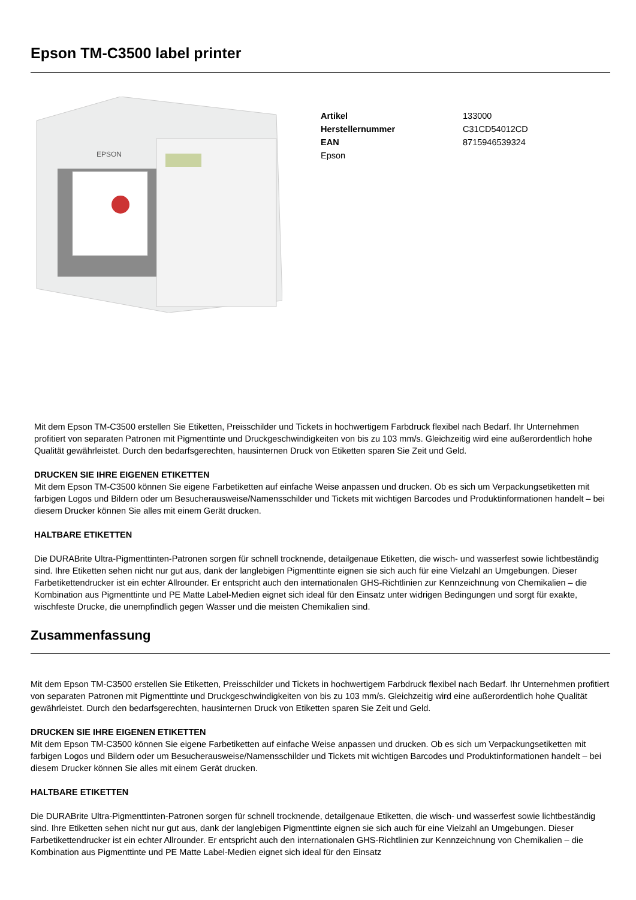Epson TM-C3500 label printer
EPSON
| Artikel | 133000 |
| Herstellernummer | C31CD54012CD |
| EAN | 8715946539324 |
| Epson | |
Mit dem Epson TM-C3500 erstellen Sie Etiketten, Preisschilder und Tickets in hochwertigem Farbdruck flexibel nach Bedarf. Ihr Unternehmen profitiert von separaten Patronen mit Pigmenttinte und Druckgeschwindigkeiten von bis zu 103 mm/s. Gleichzeitig wird eine außerordentlich hohe Qualität gewährleistet. Durch den bedarfsgerechten, hausinternen Druck von Etiketten sparen Sie Zeit und Geld.
DRUCKEN SIE IHRE EIGENEN ETIKETTEN
Mit dem Epson TM-C3500 können Sie eigene Farbetiketten auf einfache Weise anpassen und drucken. Ob es sich um Verpackungsetiketten mit farbigen Logos und Bildern oder um Besucherausweise/Namensschilder und Tickets mit wichtigen Barcodes und Produktinformationen handelt – bei diesem Drucker können Sie alles mit einem Gerät drucken.
HALTBARE ETIKETTEN
Die DURABrite Ultra-Pigmenttinten-Patronen sorgen für schnell trocknende, detailgenaue Etiketten, die wisch- und wasserfest sowie lichtbeständig sind. Ihre Etiketten sehen nicht nur gut aus, dank der langlebigen Pigmenttinte eignen sie sich auch für eine Vielzahl an Umgebungen. Dieser Farbetikettendrucker ist ein echter Allrounder. Er entspricht auch den internationalen GHS-Richtlinien zur Kennzeichnung von Chemikalien – die Kombination aus Pigmenttinte und PE Matte Label-Medien eignet sich ideal für den Einsatz unter widrigen Bedingungen und sorgt für exakte, wischfeste Drucke, die unempfindlich gegen Wasser und die meisten Chemikalien sind.
Zusammenfassung
Mit dem Epson TM-C3500 erstellen Sie Etiketten, Preisschilder und Tickets in hochwertigem Farbdruck flexibel nach Bedarf. Ihr Unternehmen profitiert von separaten Patronen mit Pigmenttinte und Druckgeschwindigkeiten von bis zu 103 mm/s. Gleichzeitig wird eine außerordentlich hohe Qualität gewährleistet. Durch den bedarfsgerechten, hausinternen Druck von Etiketten sparen Sie Zeit und Geld.
DRUCKEN SIE IHRE EIGENEN ETIKETTEN
Mit dem Epson TM-C3500 können Sie eigene Farbetiketten auf einfache Weise anpassen und drucken. Ob es sich um Verpackungsetiketten mit farbigen Logos und Bildern oder um Besucherausweise/Namensschilder und Tickets mit wichtigen Barcodes und Produktinformationen handelt – bei diesem Drucker können Sie alles mit einem Gerät drucken.
HALTBARE ETIKETTEN
Die DURABrite Ultra-Pigmenttinten-Patronen sorgen für schnell trocknende, detailgenaue Etiketten, die wisch- und wasserfest sowie lichtbeständig sind. Ihre Etiketten sehen nicht nur gut aus, dank der langlebigen Pigmenttinte eignen sie sich auch für eine Vielzahl an Umgebungen. Dieser Farbetikettendrucker ist ein echter Allrounder. Er entspricht auch den internationalen GHS-Richtlinien zur Kennzeichnung von Chemikalien – die Kombination aus Pigmenttinte und PE Matte Label-Medien eignet sich ideal für den Einsatz